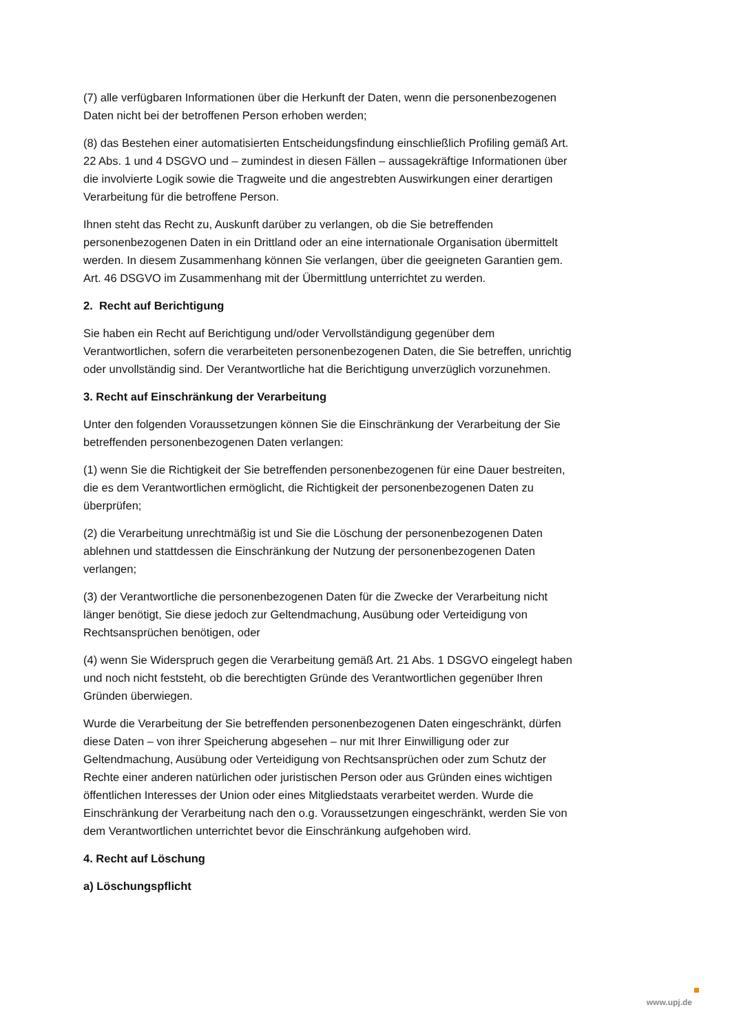(7) alle verfügbaren Informationen über die Herkunft der Daten, wenn die personenbezogenen Daten nicht bei der betroffenen Person erhoben werden;
(8) das Bestehen einer automatisierten Entscheidungsfindung einschließlich Profiling gemäß Art. 22 Abs. 1 und 4 DSGVO und – zumindest in diesen Fällen – aussagekräftige Informationen über die involvierte Logik sowie die Tragweite und die angestrebten Auswirkungen einer derartigen Verarbeitung für die betroffene Person.
Ihnen steht das Recht zu, Auskunft darüber zu verlangen, ob die Sie betreffenden personenbezogenen Daten in ein Drittland oder an eine internationale Organisation übermittelt werden. In diesem Zusammenhang können Sie verlangen, über die geeigneten Garantien gem. Art. 46 DSGVO im Zusammenhang mit der Übermittlung unterrichtet zu werden.
2. Recht auf Berichtigung
Sie haben ein Recht auf Berichtigung und/oder Vervollständigung gegenüber dem Verantwortlichen, sofern die verarbeiteten personenbezogenen Daten, die Sie betreffen, unrichtig oder unvollständig sind. Der Verantwortliche hat die Berichtigung unverzüglich vorzunehmen.
3. Recht auf Einschränkung der Verarbeitung
Unter den folgenden Voraussetzungen können Sie die Einschränkung der Verarbeitung der Sie betreffenden personenbezogenen Daten verlangen:
(1) wenn Sie die Richtigkeit der Sie betreffenden personenbezogenen für eine Dauer bestreiten, die es dem Verantwortlichen ermöglicht, die Richtigkeit der personenbezogenen Daten zu überprüfen;
(2) die Verarbeitung unrechtmäßig ist und Sie die Löschung der personenbezogenen Daten ablehnen und stattdessen die Einschränkung der Nutzung der personenbezogenen Daten verlangen;
(3) der Verantwortliche die personenbezogenen Daten für die Zwecke der Verarbeitung nicht länger benötigt, Sie diese jedoch zur Geltendmachung, Ausübung oder Verteidigung von Rechtsansprüchen benötigen, oder
(4) wenn Sie Widerspruch gegen die Verarbeitung gemäß Art. 21 Abs. 1 DSGVO eingelegt haben und noch nicht feststeht, ob die berechtigten Gründe des Verantwortlichen gegenüber Ihren Gründen überwiegen.
Wurde die Verarbeitung der Sie betreffenden personenbezogenen Daten eingeschränkt, dürfen diese Daten – von ihrer Speicherung abgesehen – nur mit Ihrer Einwilligung oder zur Geltendmachung, Ausübung oder Verteidigung von Rechtsansprüchen oder zum Schutz der Rechte einer anderen natürlichen oder juristischen Person oder aus Gründen eines wichtigen öffentlichen Interesses der Union oder eines Mitgliedstaats verarbeitet werden. Wurde die Einschränkung der Verarbeitung nach den o.g. Voraussetzungen eingeschränkt, werden Sie von dem Verantwortlichen unterrichtet bevor die Einschränkung aufgehoben wird.
4. Recht auf Löschung
a) Löschungspflicht
www.upj.de